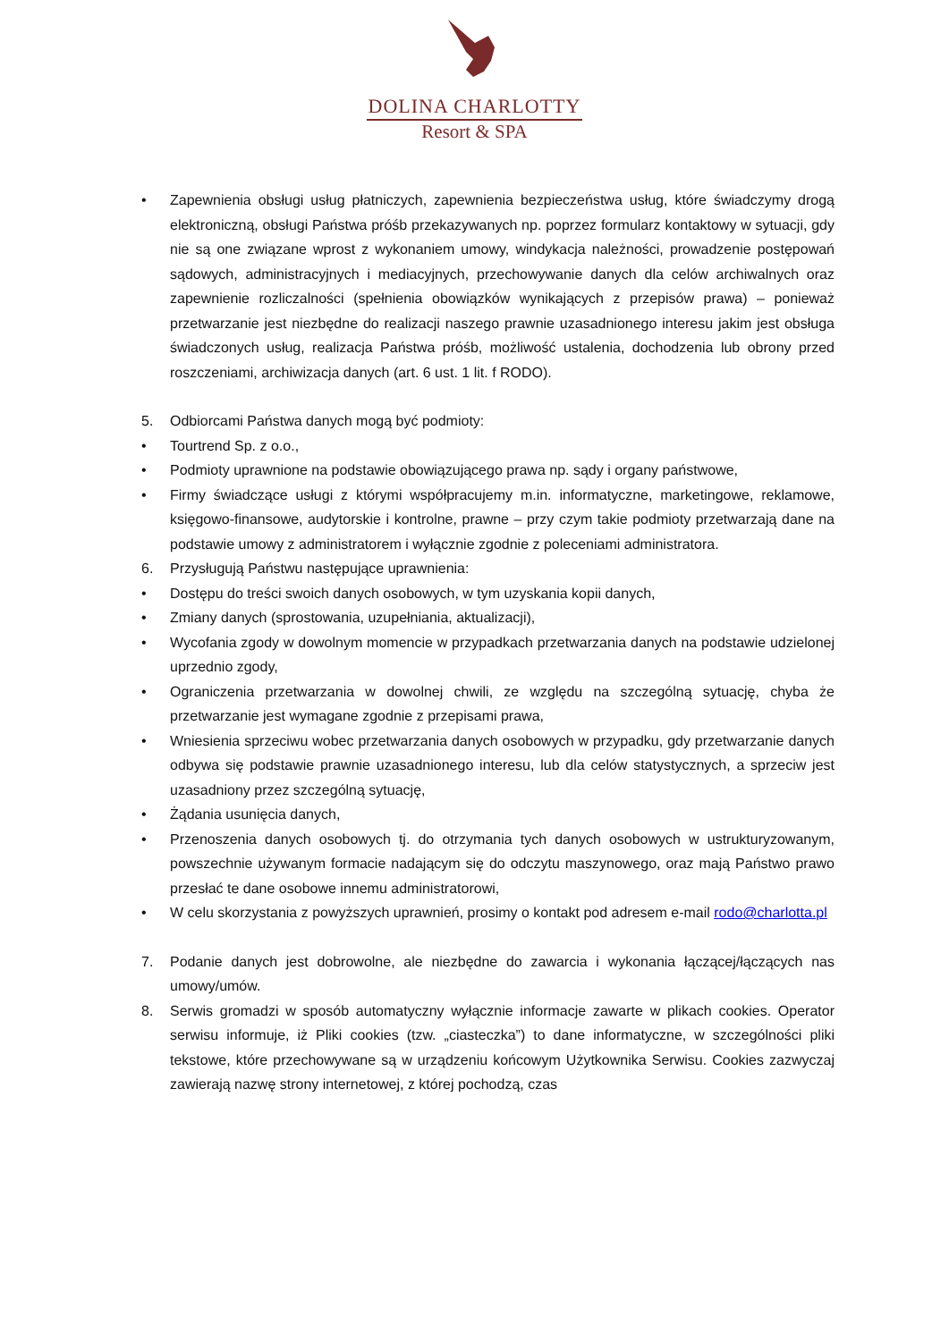DOLINA CHARLOTTY
Resort & SPA
• Zapewnienia obsługi usług płatniczych, zapewnienia bezpieczeństwa usług, które świadczymy drogą elektroniczną, obsługi Państwa próśb przekazywanych np. poprzez formularz kontaktowy w sytuacji, gdy nie są one związane wprost z wykonaniem umowy, windykacja należności, prowadzenie postępowań sądowych, administracyjnych i mediacyjnych, przechowywanie danych dla celów archiwalnych oraz zapewnienie rozliczalności (spełnienia obowiązków wynikających z przepisów prawa) – ponieważ przetwarzanie jest niezbędne do realizacji naszego prawnie uzasadnionego interesu jakim jest obsługa świadczonych usług, realizacja Państwa próśb, możliwość ustalenia, dochodzenia lub obrony przed roszczeniami, archiwizacja danych (art. 6 ust. 1 lit. f RODO).
5. Odbiorcami Państwa danych mogą być podmioty:
• Tourtrend Sp. z o.o.,
• Podmioty uprawnione na podstawie obowiązującego prawa np. sądy i organy państwowe,
• Firmy świadczące usługi z którymi współpracujemy m.in. informatyczne, marketingowe, reklamowe, księgowo-finansowe, audytorskie i kontrolne, prawne – przy czym takie podmioty przetwarzają dane na podstawie umowy z administratorem i wyłącznie zgodnie z poleceniami administratora.
6. Przysługują Państwu następujące uprawnienia:
• Dostępu do treści swoich danych osobowych, w tym uzyskania kopii danych,
• Zmiany danych (sprostowania, uzupełniania, aktualizacji),
• Wycofania zgody w dowolnym momencie w przypadkach przetwarzania danych na podstawie udzielonej uprzednio zgody,
• Ograniczenia przetwarzania w dowolnej chwili, ze względu na szczególną sytuację, chyba że przetwarzanie jest wymagane zgodnie z przepisami prawa,
• Wniesienia sprzeciwu wobec przetwarzania danych osobowych w przypadku, gdy przetwarzanie danych odbywa się podstawie prawnie uzasadnionego interesu, lub dla celów statystycznych, a sprzeciw jest uzasadniony przez szczególną sytuację,
• Żądania usunięcia danych,
• Przenoszenia danych osobowych tj. do otrzymania tych danych osobowych w ustrukturyzowanym, powszechnie używanym formacie nadającym się do odczytu maszynowego, oraz mają Państwo prawo przesłać te dane osobowe innemu administratorowi,
• W celu skorzystania z powyższych uprawnień, prosimy o kontakt pod adresem e-mail rodo@charlotta.pl
7. Podanie danych jest dobrowolne, ale niezbędne do zawarcia i wykonania łączącej/łączących nas umowy/umów.
8. Serwis gromadzi w sposób automatyczny wyłącznie informacje zawarte w plikach cookies. Operator serwisu informuje, iż Pliki cookies (tzw. „ciasteczka”) to dane informatyczne, w szczególności pliki tekstowe, które przechowywane są w urządzeniu końcowym Użytkownika Serwisu. Cookies zazwyczaj zawierają nazwę strony internetowej, z której pochodzą, czas